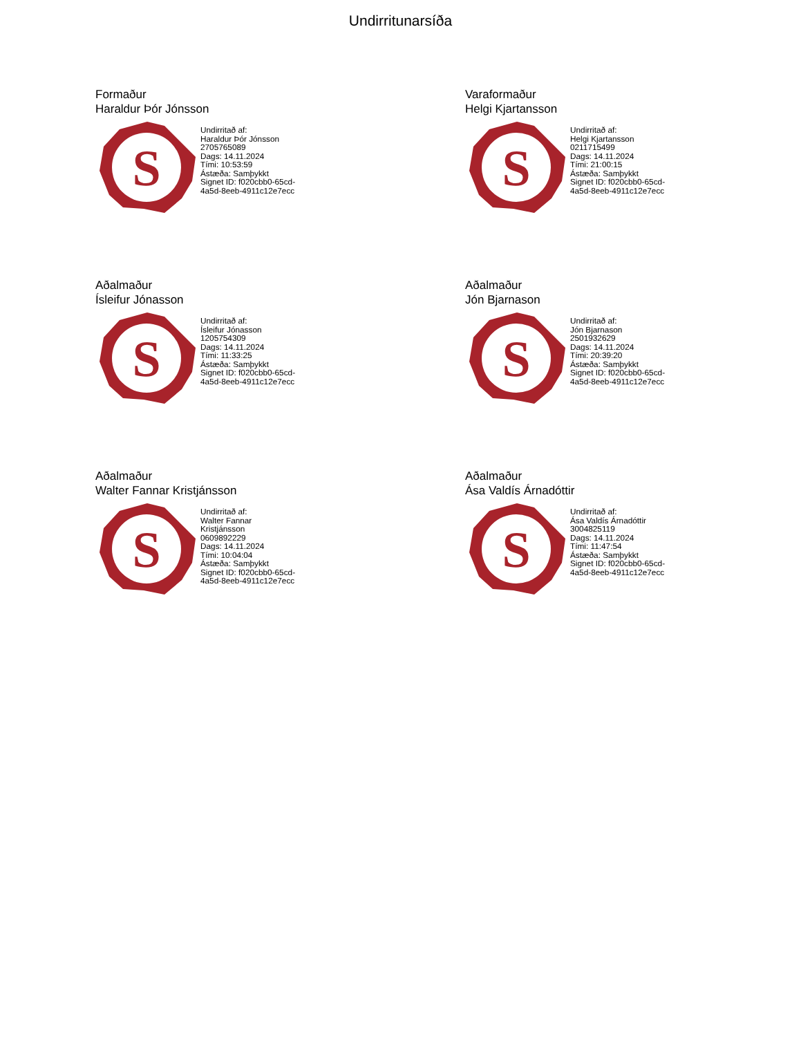Undirritunarsíða
Formaður
Haraldur Þór Jónsson
S
Undirritað af:
Haraldur Þór Jónsson
2705765089
Dags: 14.11.2024
Tími: 10:53:59
Ástæða: Samþykkt
Signet ID: f020cbb0-65cd-
4a5d-8eeb-4911c12e7ecc
Varaformaður
Helgi Kjartansson
S
Undirritað af:
Helgi Kjartansson
0211715499
Dags: 14.11.2024
Tími: 21:00:15
Ástæða: Samþykkt
Signet ID: f020cbb0-65cd-
4a5d-8eeb-4911c12e7ecc
Aðalmaður
Ísleifur Jónasson
S
Undirritað af:
Ísleifur Jónasson
1205754309
Dags: 14.11.2024
Tími: 11:33:25
Ástæða: Samþykkt
Signet ID: f020cbb0-65cd-
4a5d-8eeb-4911c12e7ecc
Aðalmaður
Jón Bjarnason
S
Undirritað af:
Jón Bjarnason
2501932629
Dags: 14.11.2024
Tími: 20:39:20
Ástæða: Samþykkt
Signet ID: f020cbb0-65cd-
4a5d-8eeb-4911c12e7ecc
Aðalmaður
Walter Fannar Kristjánsson
S
Undirritað af:
Walter Fannar
Kristjánsson
0609892229
Dags: 14.11.2024
Tími: 10:04:04
Ástæða: Samþykkt
Signet ID: f020cbb0-65cd-
4a5d-8eeb-4911c12e7ecc
Aðalmaður
Ása Valdís Árnadóttir
S
Undirritað af:
Ása Valdís Árnadóttir
3004825119
Dags: 14.11.2024
Tími: 11:47:54
Ástæða: Samþykkt
Signet ID: f020cbb0-65cd-
4a5d-8eeb-4911c12e7ecc